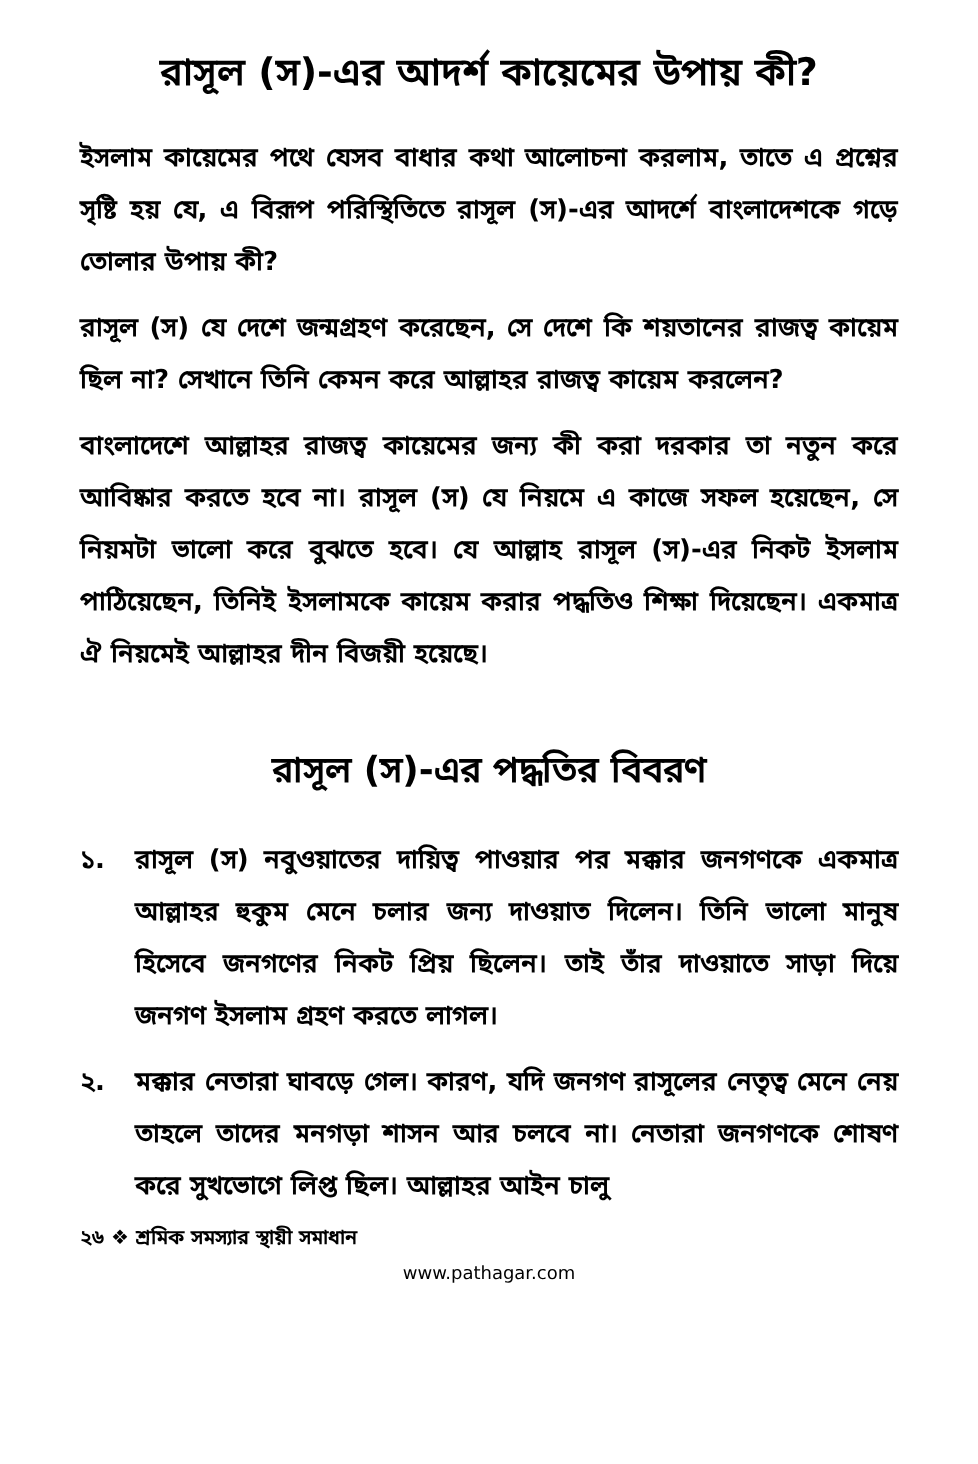রাসূল (স)-এর আদর্শ কায়েমের উপায় কী?
ইসলাম কায়েমের পথে যেসব বাধার কথা আলোচনা করলাম, তাতে এ প্রশ্নের সৃষ্টি হয় যে, এ বিরূপ পরিস্থিতিতে রাসূল (স)-এর আদর্শে বাংলাদেশকে গড়ে তোলার উপায় কী?
রাসূল (স) যে দেশে জন্মগ্রহণ করেছেন, সে দেশে কি শয়তানের রাজত্ব কায়েম ছিল না? সেখানে তিনি কেমন করে আল্লাহর রাজত্ব কায়েম করলেন?
বাংলাদেশে আল্লাহর রাজত্ব কায়েমের জন্য কী করা দরকার তা নতুন করে আবিষ্কার করতে হবে না। রাসূল (স) যে নিয়মে এ কাজে সফল হয়েছেন, সে নিয়মটা ভালো করে বুঝতে হবে। যে আল্লাহ রাসূল (স)-এর নিকট ইসলাম পাঠিয়েছেন, তিনিই ইসলামকে কায়েম করার পদ্ধতিও শিক্ষা দিয়েছেন। একমাত্র ঐ নিয়মেই আল্লাহর দীন বিজয়ী হয়েছে।
রাসূল (স)-এর পদ্ধতির বিবরণ
১. রাসূল (স) নবুওয়াতের দায়িত্ব পাওয়ার পর মক্কার জনগণকে একমাত্র আল্লাহর হুকুম মেনে চলার জন্য দাওয়াত দিলেন। তিনি ভালো মানুষ হিসেবে জনগণের নিকট প্রিয় ছিলেন। তাই তাঁর দাওয়াতে সাড়া দিয়ে জনগণ ইসলাম গ্রহণ করতে লাগল।
২. মক্কার নেতারা ঘাবড়ে গেল। কারণ, যদি জনগণ রাসূলের নেতৃত্ব মেনে নেয় তাহলে তাদের মনগড়া শাসন আর চলবে না। নেতারা জনগণকে শোষণ করে সুখভোগে লিপ্ত ছিল। আল্লাহর আইন চালু
২৬ ❖ শ্রমিক সমস্যার স্থায়ী সমাধান
www.pathagar.com